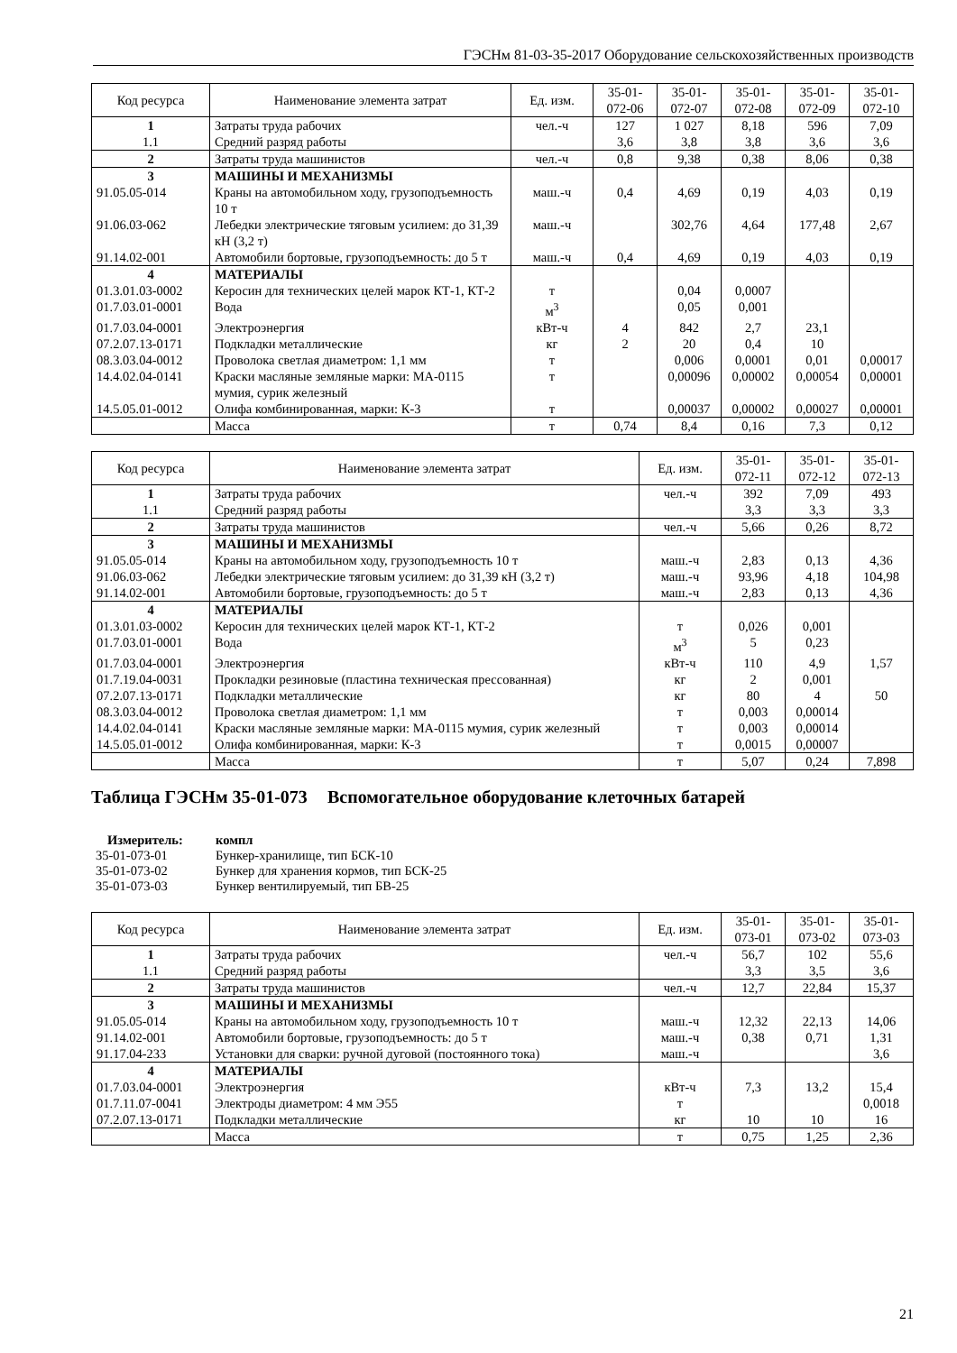ГЭСНм 81-03-35-2017 Оборудование сельскохозяйственных производств
| Код ресурса | Наименование элемента затрат | Ед. изм. | 35-01- 072-06 | 35-01- 072-07 | 35-01- 072-08 | 35-01- 072-09 | 35-01- 072-10 |
| --- | --- | --- | --- | --- | --- | --- | --- |
| 1 | Затраты труда рабочих | чел.-ч | 127 | 1 027 | 8,18 | 596 | 7,09 |
| 1.1 | Средний разряд работы | | 3,6 | 3,8 | 3,8 | 3,6 | 3,6 |
| 2 | Затраты труда машинистов | чел.-ч | 0,8 | 9,38 | 0,38 | 8,06 | 0,38 |
| 3 | МАШИНЫ И МЕХАНИЗМЫ | | | | | | |
| 91.05.05-014 | Краны на автомобильном ходу, грузоподъемность 10 т | маш.-ч | 0,4 | 4,69 | 0,19 | 4,03 | 0,19 |
| 91.06.03-062 | Лебедки электрические тяговым усилием: до 31,39 кН (3,2 т) | маш.-ч | | 302,76 | 4,64 | 177,48 | 2,67 |
| 91.14.02-001 | Автомобили бортовые, грузоподъемность: до 5 т | маш.-ч | 0,4 | 4,69 | 0,19 | 4,03 | 0,19 |
| 4 | МАТЕРИАЛЫ | | | | | | |
| 01.3.01.03-0002 | Керосин для технических целей марок КТ-1, КТ-2 | т | | 0,04 | 0,0007 | | |
| 01.7.03.01-0001 | Вода | м<sup>3</sup> | | 0,05 | 0,001 | | |
| 01.7.03.04-0001 | Электроэнергия | кВт-ч | 4 | 842 | 2,7 | 23,1 | |
| 07.2.07.13-0171 | Подкладки металлические | кг | 2 | 20 | 0,4 | 10 | |
| 08.3.03.04-0012 | Проволока светлая диаметром: 1,1 мм | т | | 0,006 | 0,0001 | 0,01 | 0,00017 |
| 14.4.02.04-0141 | Краски масляные земляные марки: МА-0115 мумия, сурик железный | т | | 0,00096 | 0,00002 | 0,00054 | 0,00001 |
| 14.5.05.01-0012 | Олифа комбинированная, марки: К-3 | т | | 0,00037 | 0,00002 | 0,00027 | 0,00001 |
| | Масса | т | 0,74 | 8,4 | 0,16 | 7,3 | 0,12 |
| Код ресурса | Наименование элемента затрат | Ед. изм. | 35-01- 072-11 | 35-01- 072-12 | 35-01- 072-13 |
| --- | --- | --- | --- | --- | --- |
| 1 | Затраты труда рабочих | чел.-ч | 392 | 7,09 | 493 |
| 1.1 | Средний разряд работы | | 3,3 | 3,3 | 3,3 |
| 2 | Затраты труда машинистов | чел.-ч | 5,66 | 0,26 | 8,72 |
| 3 | МАШИНЫ И МЕХАНИЗМЫ | | | | |
| 91.05.05-014 | Краны на автомобильном ходу, грузоподъемность 10 т | маш.-ч | 2,83 | 0,13 | 4,36 |
| 91.06.03-062 | Лебедки электрические тяговым усилием: до 31,39 кН (3,2 т) | маш.-ч | 93,96 | 4,18 | 104,98 |
| 91.14.02-001 | Автомобили бортовые, грузоподъемность: до 5 т | маш.-ч | 2,83 | 0,13 | 4,36 |
| 4 | МАТЕРИАЛЫ | | | | |
| 01.3.01.03-0002 | Керосин для технических целей марок КТ-1, КТ-2 | т | 0,026 | 0,001 | |
| 01.7.03.01-0001 | Вода | м<sup>3</sup> | 5 | 0,23 | |
| 01.7.03.04-0001 | Электроэнергия | кВт-ч | 110 | 4,9 | 1,57 |
| 01.7.19.04-0031 | Прокладки резиновые (пластина техническая прессованная) | кг | 2 | 0,001 | |
| 07.2.07.13-0171 | Подкладки металлические | кг | 80 | 4 | 50 |
| 08.3.03.04-0012 | Проволока светлая диаметром: 1,1 мм | т | 0,003 | 0,00014 | |
| 14.4.02.04-0141 | Краски масляные земляные марки: МА-0115 мумия, сурик железный | т | 0,003 | 0,00014 | |
| 14.5.05.01-0012 | Олифа комбинированная, марки: К-3 | т | 0,0015 | 0,00007 | |
| | Масса | т | 5,07 | 0,24 | 7,898 |
Таблица ГЭСНм 35-01-073 Вспомогательное оборудование клеточных батарей
Измеритель: компл
35-01-073-01 Бункер-хранилище, тип БСК-10
35-01-073-02 Бункер для хранения кормов, тип БСК-25
35-01-073-03 Бункер вентилируемый, тип БВ-25
| Код ресурса | Наименование элемента затрат | Ед. изм. | 35-01- 073-01 | 35-01- 073-02 | 35-01- 073-03 |
| --- | --- | --- | --- | --- | --- |
| 1 | Затраты труда рабочих | чел.-ч | 56,7 | 102 | 55,6 |
| 1.1 | Средний разряд работы | | 3,3 | 3,5 | 3,6 |
| 2 | Затраты труда машинистов | чел.-ч | 12,7 | 22,84 | 15,37 |
| 3 | МАШИНЫ И МЕХАНИЗМЫ | | | | |
| 91.05.05-014 | Краны на автомобильном ходу, грузоподъемность 10 т | маш.-ч | 12,32 | 22,13 | 14,06 |
| 91.14.02-001 | Автомобили бортовые, грузоподъемность: до 5 т | маш.-ч | 0,38 | 0,71 | 1,31 |
| 91.17.04-233 | Установки для сварки: ручной дуговой (постоянного тока) | маш.-ч | | | 3,6 |
| 4 | МАТЕРИАЛЫ | | | | |
| 01.7.03.04-0001 | Электроэнергия | кВт-ч | 7,3 | 13,2 | 15,4 |
| 01.7.11.07-0041 | Электроды диаметром: 4 мм Э55 | т | | | 0,0018 |
| 07.2.07.13-0171 | Подкладки металлические | кг | 10 | 10 | 16 |
| | Масса | т | 0,75 | 1,25 | 2,36 |
21